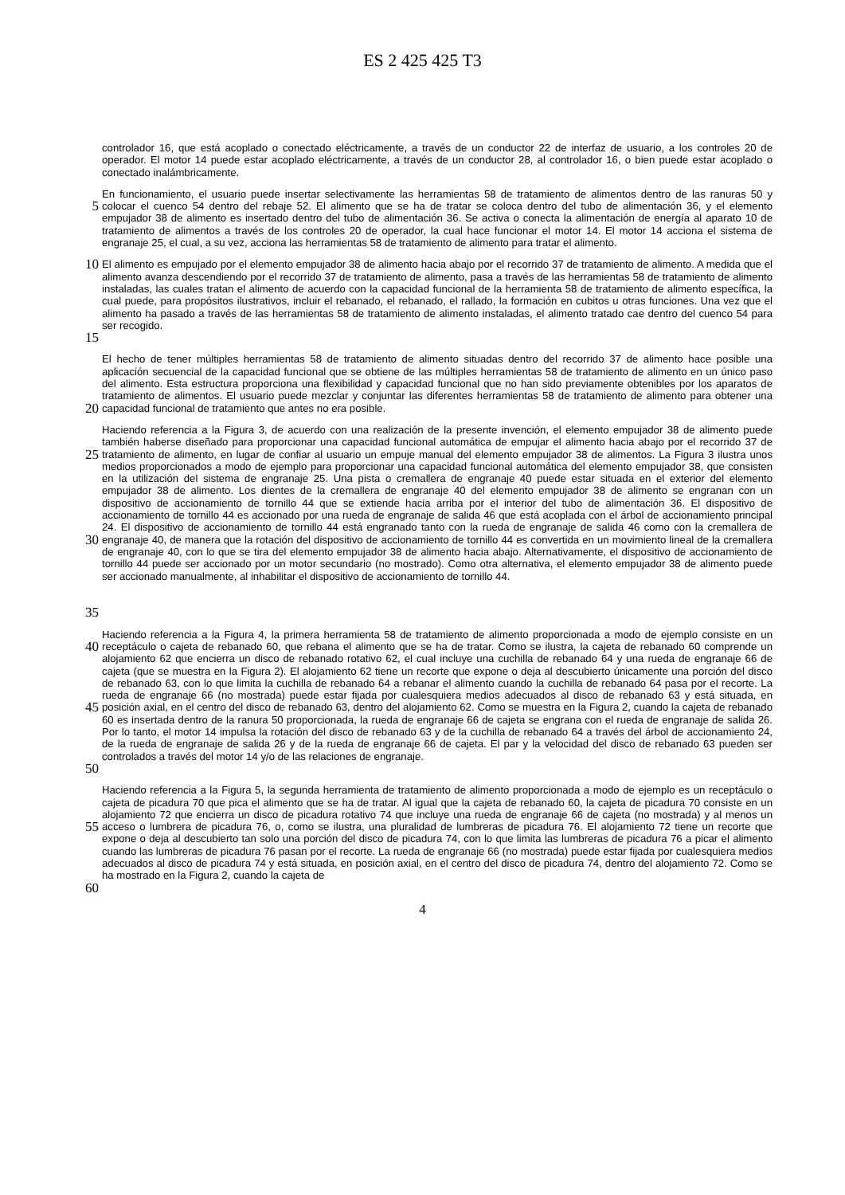ES 2 425 425 T3
controlador 16, que está acoplado o conectado eléctricamente, a través de un conductor 22 de interfaz de usuario, a los controles 20 de operador. El motor 14 puede estar acoplado eléctricamente, a través de un conductor 28, al controlador 16, o bien puede estar acoplado o conectado inalámbricamente.
5
En funcionamiento, el usuario puede insertar selectivamente las herramientas 58 de tratamiento de alimentos dentro de las ranuras 50 y colocar el cuenco 54 dentro del rebaje 52. El alimento que se ha de tratar se coloca dentro del tubo de alimentación 36, y el elemento empujador 38 de alimento es insertado dentro del tubo de alimentación 36. Se activa o conecta la alimentación de energía al aparato 10 de tratamiento de alimentos a través de los controles 20 de operador, la cual hace funcionar el motor 14. El motor 14 acciona el sistema de engranaje 25, el cual, a su vez, acciona las herramientas 58 de tratamiento de alimento para tratar el alimento.
10
15
El alimento es empujado por el elemento empujador 38 de alimento hacia abajo por el recorrido 37 de tratamiento de alimento. A medida que el alimento avanza descendiendo por el recorrido 37 de tratamiento de alimento, pasa a través de las herramientas 58 de tratamiento de alimento instaladas, las cuales tratan el alimento de acuerdo con la capacidad funcional de la herramienta 58 de tratamiento de alimento específica, la cual puede, para propósitos ilustrativos, incluir el rebanado, el rebanado, el rallado, la formación en cubitos u otras funciones. Una vez que el alimento ha pasado a través de las herramientas 58 de tratamiento de alimento instaladas, el alimento tratado cae dentro del cuenco 54 para ser recogido.
20
El hecho de tener múltiples herramientas 58 de tratamiento de alimento situadas dentro del recorrido 37 de alimento hace posible una aplicación secuencial de la capacidad funcional que se obtiene de las múltiples herramientas 58 de tratamiento de alimento en un único paso del alimento. Esta estructura proporciona una flexibilidad y capacidad funcional que no han sido previamente obtenibles por los aparatos de tratamiento de alimentos. El usuario puede mezclar y conjuntar las diferentes herramientas 58 de tratamiento de alimento para obtener una capacidad funcional de tratamiento que antes no era posible.
25
30
35
Haciendo referencia a la Figura 3, de acuerdo con una realización de la presente invención, el elemento empujador 38 de alimento puede también haberse diseñado para proporcionar una capacidad funcional automática de empujar el alimento hacia abajo por el recorrido 37 de tratamiento de alimento, en lugar de confiar al usuario un empuje manual del elemento empujador 38 de alimentos. La Figura 3 ilustra unos medios proporcionados a modo de ejemplo para proporcionar una capacidad funcional automática del elemento empujador 38, que consisten en la utilización del sistema de engranaje 25. Una pista o cremallera de engranaje 40 puede estar situada en el exterior del elemento empujador 38 de alimento. Los dientes de la cremallera de engranaje 40 del elemento empujador 38 de alimento se engranan con un dispositivo de accionamiento de tornillo 44 que se extiende hacia arriba por el interior del tubo de alimentación 36. El dispositivo de accionamiento de tornillo 44 es accionado por una rueda de engranaje de salida 46 que está acoplada con el árbol de accionamiento principal 24. El dispositivo de accionamiento de tornillo 44 está engranado tanto con la rueda de engranaje de salida 46 como con la cremallera de engranaje 40, de manera que la rotación del dispositivo de accionamiento de tornillo 44 es convertida en un movimiento lineal de la cremallera de engranaje 40, con lo que se tira del elemento empujador 38 de alimento hacia abajo. Alternativamente, el dispositivo de accionamiento de tornillo 44 puede ser accionado por un motor secundario (no mostrado). Como otra alternativa, el elemento empujador 38 de alimento puede ser accionado manualmente, al inhabilitar el dispositivo de accionamiento de tornillo 44.
40
45
50
Haciendo referencia a la Figura 4, la primera herramienta 58 de tratamiento de alimento proporcionada a modo de ejemplo consiste en un receptáculo o cajeta de rebanado 60, que rebana el alimento que se ha de tratar. Como se ilustra, la cajeta de rebanado 60 comprende un alojamiento 62 que encierra un disco de rebanado rotativo 62, el cual incluye una cuchilla de rebanado 64 y una rueda de engranaje 66 de cajeta (que se muestra en la Figura 2). El alojamiento 62 tiene un recorte que expone o deja al descubierto únicamente una porción del disco de rebanado 63, con lo que limita la cuchilla de rebanado 64 a rebanar el alimento cuando la cuchilla de rebanado 64 pasa por el recorte. La rueda de engranaje 66 (no mostrada) puede estar fijada por cualesquiera medios adecuados al disco de rebanado 63 y está situada, en posición axial, en el centro del disco de rebanado 63, dentro del alojamiento 62. Como se muestra en la Figura 2, cuando la cajeta de rebanado 60 es insertada dentro de la ranura 50 proporcionada, la rueda de engranaje 66 de cajeta se engrana con el rueda de engranaje de salida 26. Por lo tanto, el motor 14 impulsa la rotación del disco de rebanado 63 y de la cuchilla de rebanado 64 a través del árbol de accionamiento 24, de la rueda de engranaje de salida 26 y de la rueda de engranaje 66 de cajeta. El par y la velocidad del disco de rebanado 63 pueden ser controlados a través del motor 14 y/o de las relaciones de engranaje.
55
60
Haciendo referencia a la Figura 5, la segunda herramienta de tratamiento de alimento proporcionada a modo de ejemplo es un receptáculo o cajeta de picadura 70 que pica el alimento que se ha de tratar. Al igual que la cajeta de rebanado 60, la cajeta de picadura 70 consiste en un alojamiento 72 que encierra un disco de picadura rotativo 74 que incluye una rueda de engranaje 66 de cajeta (no mostrada) y al menos un acceso o lumbrera de picadura 76, o, como se ilustra, una pluralidad de lumbreras de picadura 76. El alojamiento 72 tiene un recorte que expone o deja al descubierto tan solo una porción del disco de picadura 74, con lo que limita las lumbreras de picadura 76 a picar el alimento cuando las lumbreras de picadura 76 pasan por el recorte. La rueda de engranaje 66 (no mostrada) puede estar fijada por cualesquiera medios adecuados al disco de picadura 74 y está situada, en posición axial, en el centro del disco de picadura 74, dentro del alojamiento 72. Como se ha mostrado en la Figura 2, cuando la cajeta de
4